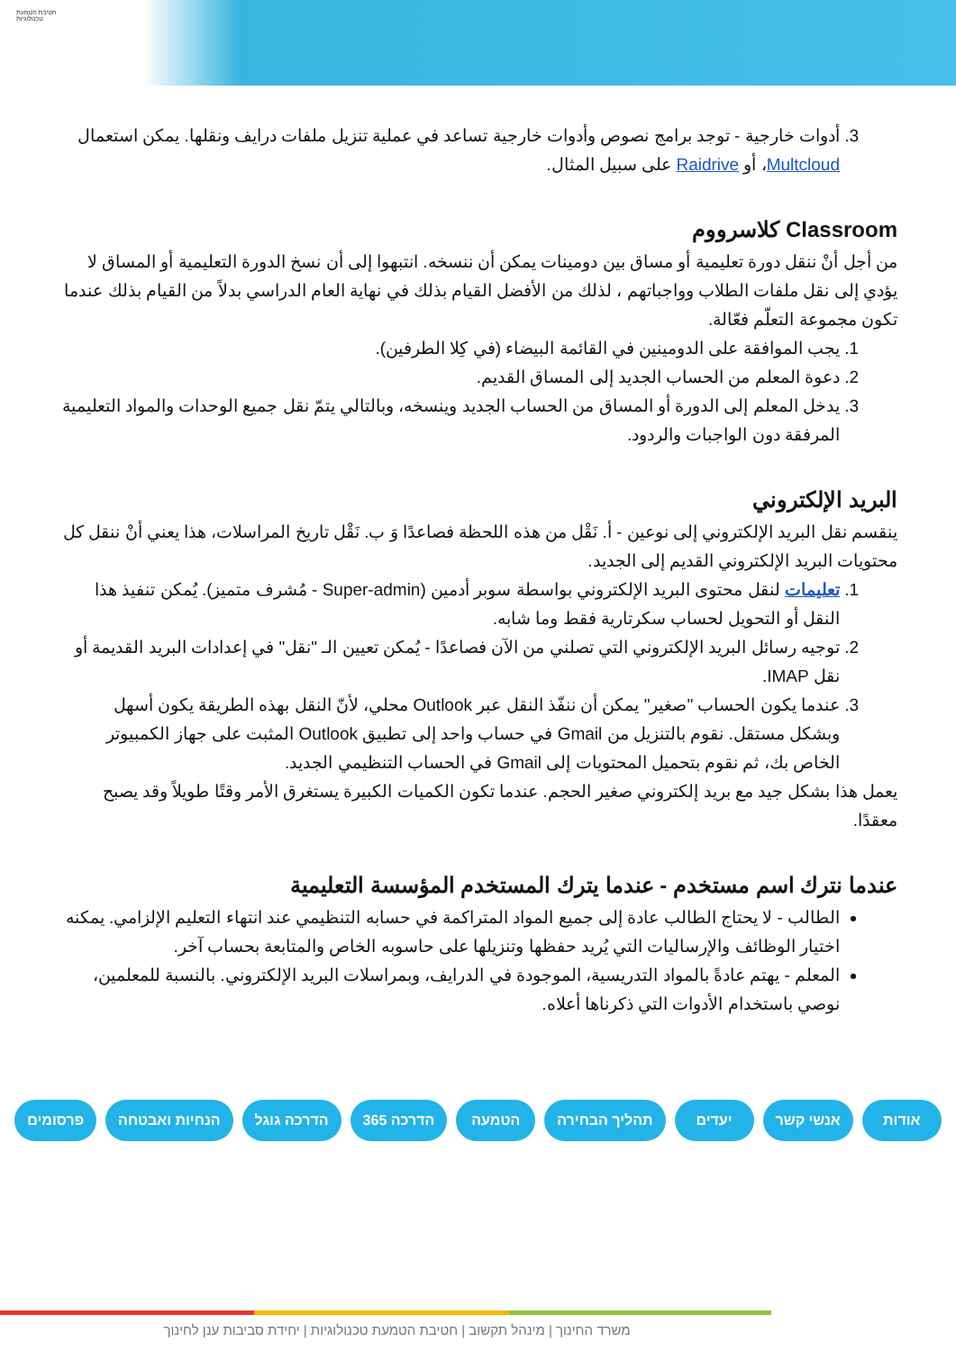חטיבת הטמעת טכנולוגיות
3. أدوات خارجية - توجد برامج نصوص وأدوات خارجية تساعد في عملية تنزيل ملفات درايف ونقلها. يمكن استعمال Multcloud، أو Raidrive على سبيل المثال.
Classroom كلاسرووم
من أجل أنْ ننقل دورة تعليمية أو مساق بين دومينات يمكن أن ننسخه. انتبهوا إلى أن نسخ الدورة التعليمية أو المساق لا يؤدي إلى نقل ملفات الطلاب وواجباتهم ، لذلك من الأفضل القيام بذلك في نهاية العام الدراسي بدلاً من القيام بذلك عندما تكون مجموعة التعلّم فعّالة.
1. يجب الموافقة على الدومينين في القائمة البيضاء (في كِلا الطرفين).
2. دعوة المعلم من الحساب الجديد إلى المساق القديم.
3. يدخل المعلم إلى الدورة أو المساق من الحساب الجديد وينسخه، وبالتالي يتمّ نقل جميع الوحدات والمواد التعليمية المرفقة دون الواجبات والردود.
البريد الإلكتروني
ينقسم نقل البريد الإلكتروني إلى نوعين - أ. نَقْل من هذه اللحظة فصاعدًا وَ ب. نَقْل تاريخ المراسلات، هذا يعني أنْ ننقل كل محتويات البريد الإلكتروني القديم إلى الجديد.
1. تعليمات لنقل محتوى البريد الإلكتروني بواسطة سوبر أدمين (Super-admin - مُشرف متميز). يُمكن تنفيذ هذا النقل أو التحويل لحساب سكرتارية فقط وما شابه.
2. توجيه رسائل البريد الإلكتروني التي تصلني من الآن فصاعدًا - يُمكن تعيين الـ "نقل" في إعدادات البريد القديمة أو نقل IMAP.
3. عندما يكون الحساب "صغير" يمكن أن ننفّذ النقل عبر Outlook محلي، لأنّ النقل بهذه الطريقة يكون أسهل وبشكل مستقل. نقوم بالتنزيل من Gmail في حساب واحد إلى تطبيق Outlook المثبت على جهاز الكمبيوتر الخاص بك، ثم نقوم بتحميل المحتويات إلى Gmail في الحساب التنظيمي الجديد.
يعمل هذا بشكل جيد مع بريد إلكتروني صغير الحجم. عندما تكون الكميات الكبيرة يستغرق الأمر وقتًا طويلاً وقد يصبح معقدًا.
عندما نترك اسم مستخدم - عندما يترك المستخدم المؤسسة التعليمية
الطالب - لا يحتاج الطالب عادة إلى جميع المواد المتراكمة في حسابه التنظيمي عند انتهاء التعليم الإلزامي. يمكنه اختيار الوظائف والإرساليات التي يُريد حفظها وتنزيلها على حاسوبه الخاص والمتابعة بحساب آخر.
المعلم - يهتم عادةً بالمواد التدريسية، الموجودة في الدرايف، وبمراسلات البريد الإلكتروني. بالنسبة للمعلمين، نوصي باستخدام الأدوات التي ذكرناها أعلاه.
אודות אנשי קשר יעדים תהליך הבחירה הטמעה הדרכה 365 הדרכה גוגל הנחיות ואבטחה פרסומים
משרד החינוך | מינהל תקשוב | חטיבת הטמעת טכנולוגיות | יחידת סביבות ענן לחינוך